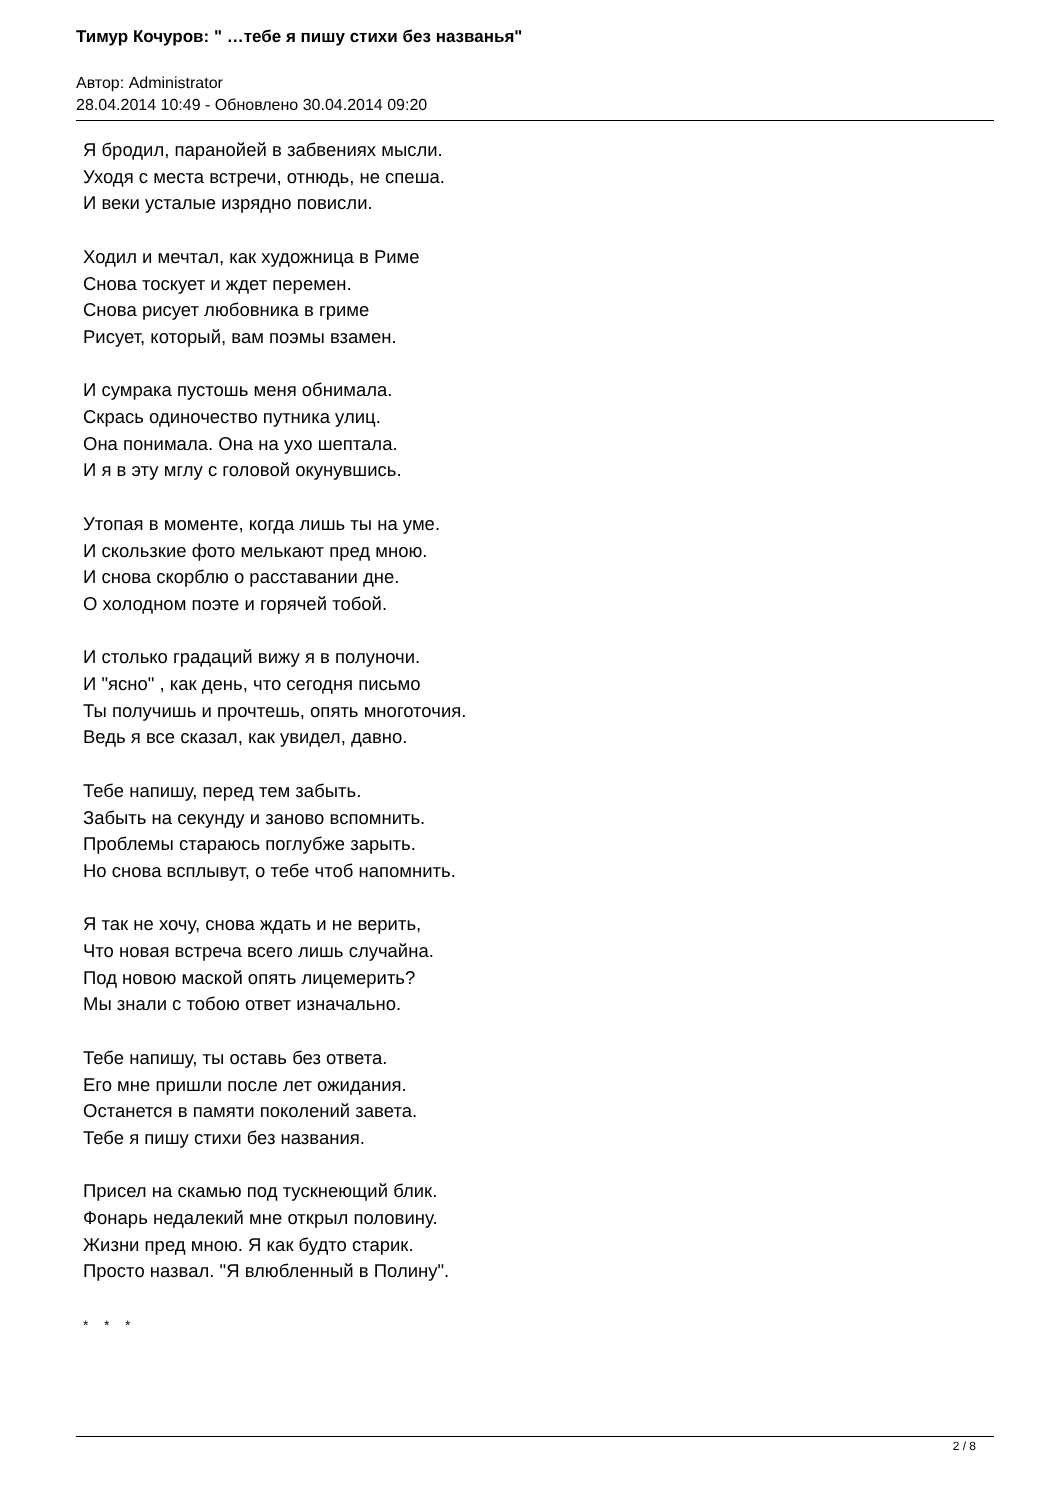Тимур Кочуров: " …тебе я пишу стихи без названья"
Автор: Administrator
28.04.2014 10:49 - Обновлено 30.04.2014 09:20
Я бродил, паранойей в забвениях мысли.
Уходя с места встречи, отнюдь, не спеша.
И веки усталые изрядно повисли.
Ходил и мечтал, как художница в Риме
Снова тоскует и ждет перемен.
Снова рисует любовника в гриме
Рисует, который, вам поэмы взамен.
И сумрака пустошь меня обнимала.
Скрась одиночество путника улиц.
Она понимала. Она на ухо шептала.
И я в эту мглу с головой окунувшись.
Утопая в моменте, когда лишь ты на уме.
И скользкие фото мелькают пред мною.
И снова скорблю о расставании дне.
О холодном поэте и горячей тобой.
И столько градаций вижу я в полуночи.
И "ясно" , как день, что сегодня письмо
Ты получишь и прочтешь, опять многоточия.
Ведь я все сказал, как увидел, давно.
Тебе напишу, перед тем забыть.
Забыть на секунду и заново вспомнить.
Проблемы стараюсь поглубже зарыть.
Но снова всплывут, о тебе чтоб напомнить.
Я так не хочу, снова ждать и не верить,
Что новая встреча всего лишь случайна.
Под новою маской опять лицемерить?
Мы знали с тобою ответ изначально.
Тебе напишу, ты оставь без ответа.
Его мне пришли после лет ожидания.
Останется в памяти поколений завета.
Тебе я пишу стихи без названия.
Присел на скамью под тускнеющий блик.
Фонарь недалекий мне открыл половину.
Жизни пред мною. Я как будто старик.
Просто назвал. "Я влюбленный в Полину".
* * *
2 / 8